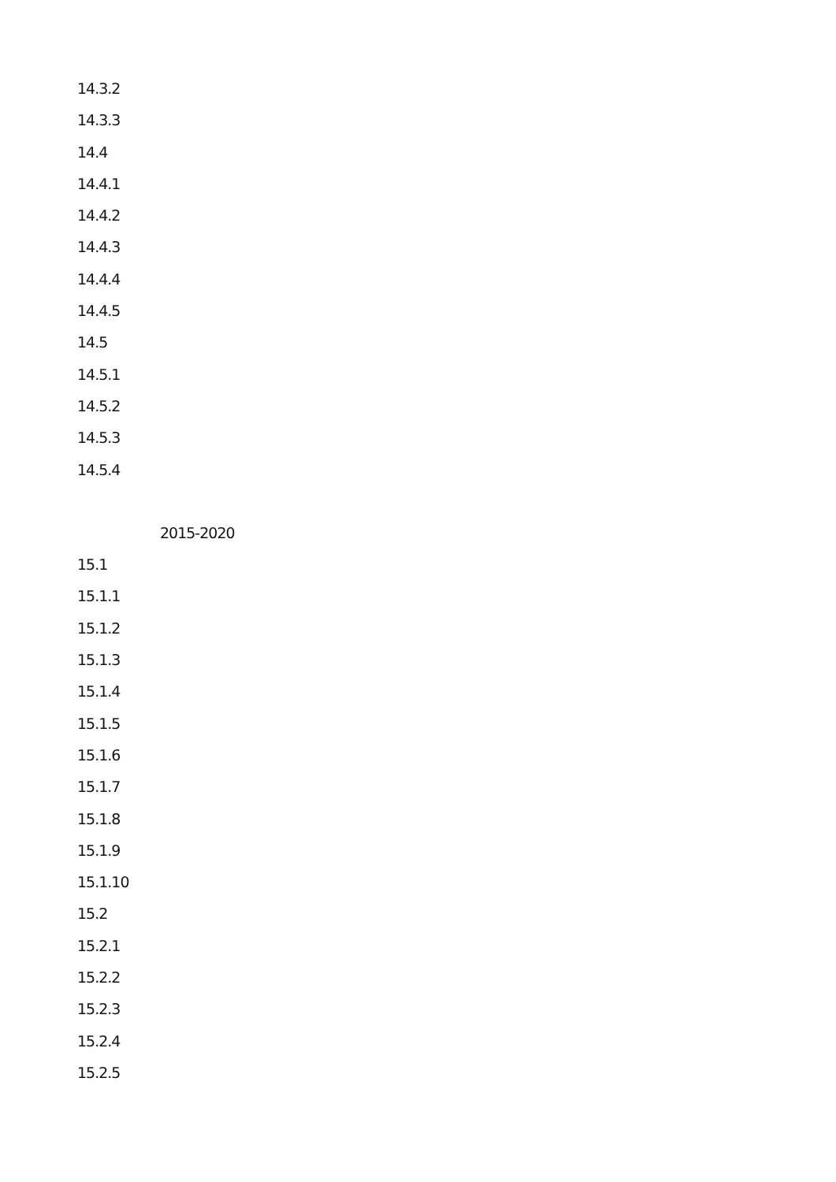14.3.2
14.3.3
14.4
14.4.1
14.4.2
14.4.3
14.4.4
14.4.5
14.5
14.5.1
14.5.2
14.5.3
14.5.4
2015-2020
15.1
15.1.1
15.1.2
15.1.3
15.1.4
15.1.5
15.1.6
15.1.7
15.1.8
15.1.9
15.1.10
15.2
15.2.1
15.2.2
15.2.3
15.2.4
15.2.5